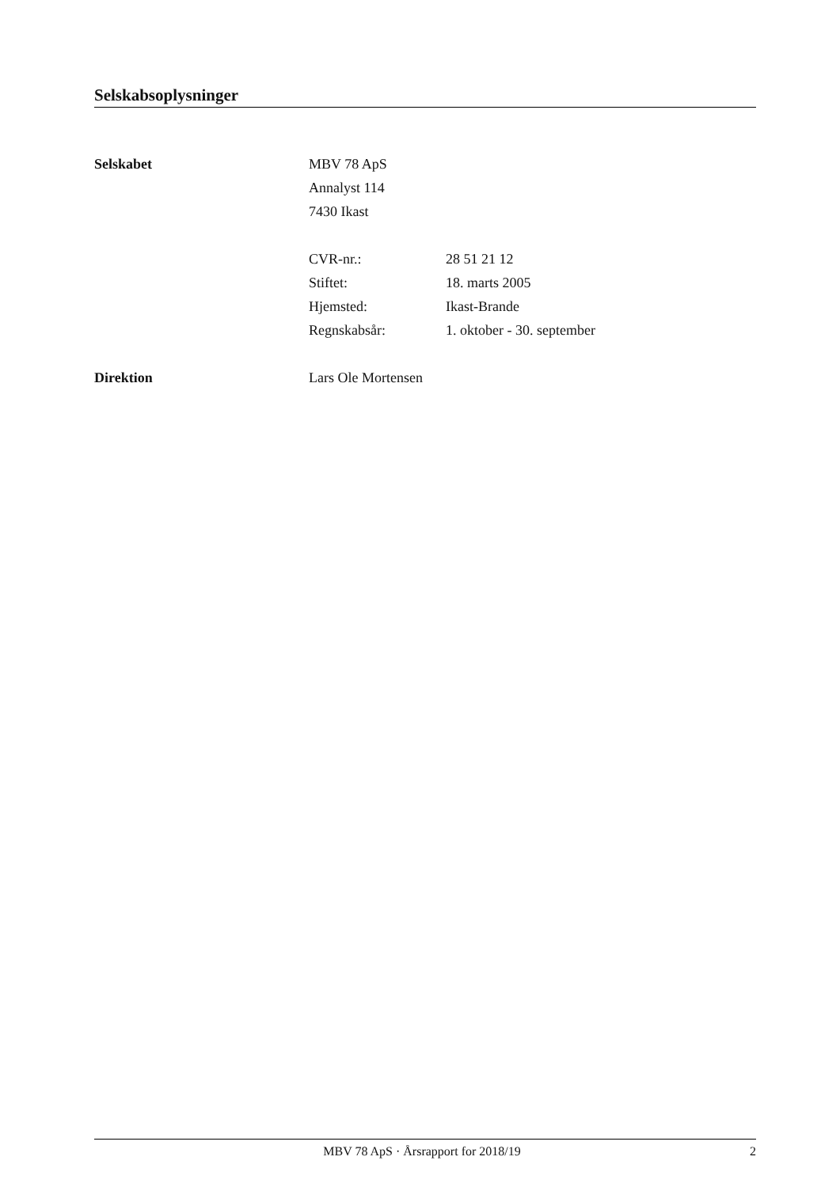Selskabsoplysninger
Selskabet MBV 78 ApS
Annalyst 114
7430 Ikast
CVR-nr.: 28 51 21 12
Stiftet: 18. marts 2005
Hjemsted: Ikast-Brande
Regnskabsår: 1. oktober - 30. september
Direktion Lars Ole Mortensen
MBV 78 ApS · Årsrapport for 2018/19
2